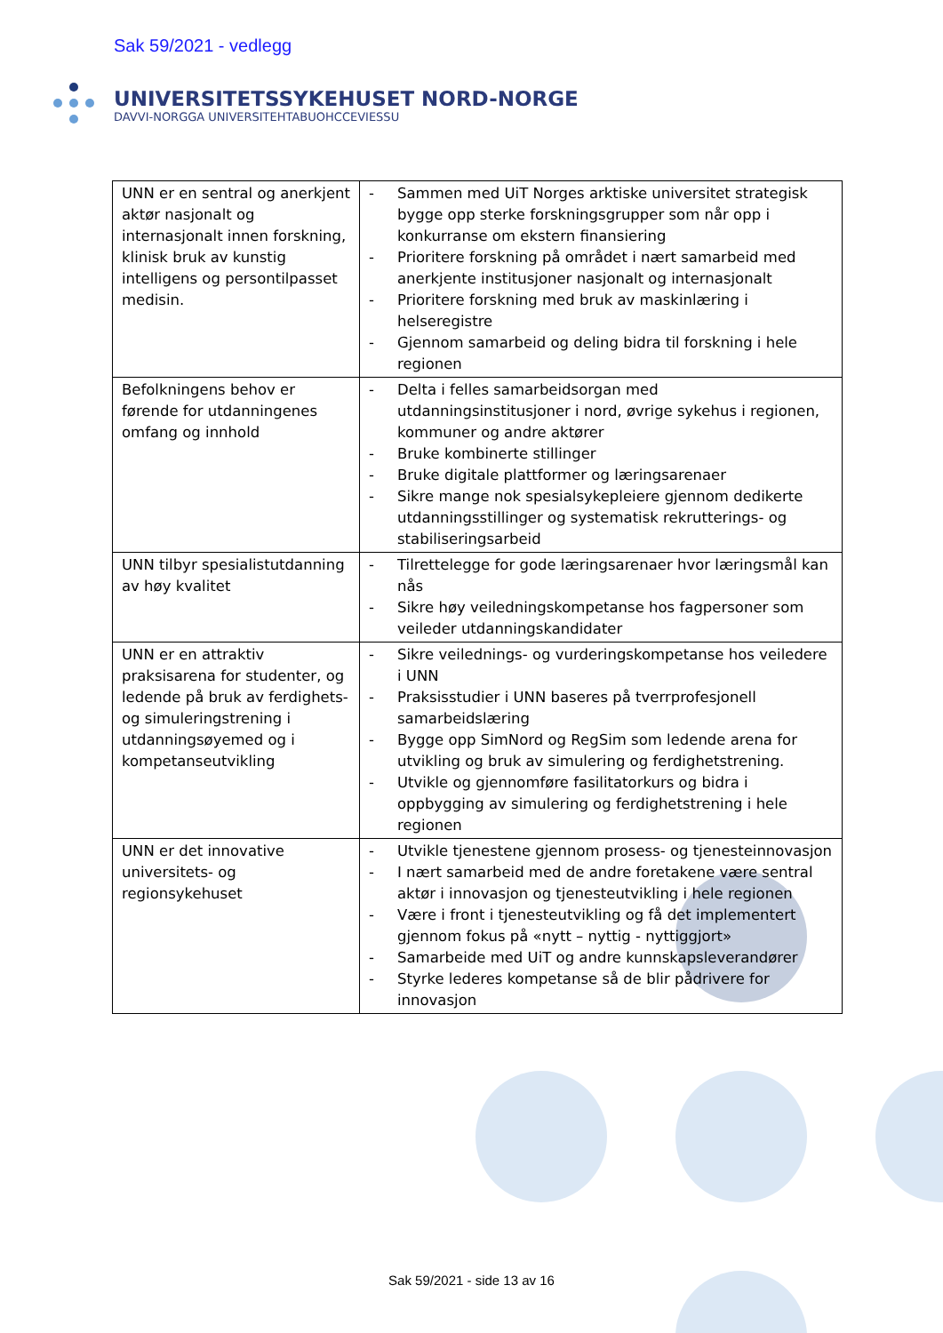Sak 59/2021 - vedlegg
UNIVERSITETSSYKEHUSET NORD-NORGE
DAVVI-NORGGA UNIVERSITEHTABUOHCCEVIESSU
| UNN er en sentral og anerkjent aktør nasjonalt og internasjonalt innen forskning, klinisk bruk av kunstig intelligens og persontilpasset medisin. | - Sammen med UiT Norges arktiske universitet strategisk bygge opp sterke forskningsgrupper som når opp i konkurranse om ekstern finansiering - Prioritere forskning på området i nært samarbeid med anerkjente institusjoner nasjonalt og internasjonalt - Prioritere forskning med bruk av maskinlæring i helseregistre - Gjennom samarbeid og deling bidra til forskning i hele regionen |
| Befolkningens behov er førende for utdanningenes omfang og innhold | - Delta i felles samarbeidsorgan med utdanningsinstitusjoner i nord, øvrige sykehus i regionen, kommuner og andre aktører - Bruke kombinerte stillinger - Bruke digitale plattformer og læringsarenaer - Sikre mange nok spesialsykepleiere gjennom dedikerte utdanningsstillinger og systematisk rekrutterings- og stabiliseringsarbeid |
| UNN tilbyr spesialistutdanning av høy kvalitet | - Tilrettelegge for gode læringsarenaer hvor læringsmål kan nås - Sikre høy veiledningskompetanse hos fagpersoner som veileder utdanningskandidater |
| UNN er en attraktiv praksisarena for studenter, og ledende på bruk av ferdighets- og simuleringstrening i utdanningsøyemed og i kompetanseutvikling | - Sikre veilednings- og vurderingskompetanse hos veiledere i UNN - Praksisstudier i UNN baseres på tverrprofesjonell samarbeidslæring - Bygge opp SimNord og RegSim som ledende arena for utvikling og bruk av simulering og ferdighetstrening. - Utvikle og gjennomføre fasilitatorkurs og bidra i oppbygging av simulering og ferdighetstrening i hele regionen |
| UNN er det innovative universitets- og regionsykehuset | - Utvikle tjenestene gjennom prosess- og tjenesteinnovasjon - I nært samarbeid med de andre foretakene være sentral aktør i innovasjon og tjenesteutvikling i hele regionen - Være i front i tjenesteutvikling og få det implementert gjennom fokus på «nytt – nyttig - nyttiggjort» - Samarbeide med UiT og andre kunnskapsleverandører - Styrke lederes kompetanse så de blir pådrivere for innovasjon |
Sak 59/2021 - side 13 av 16